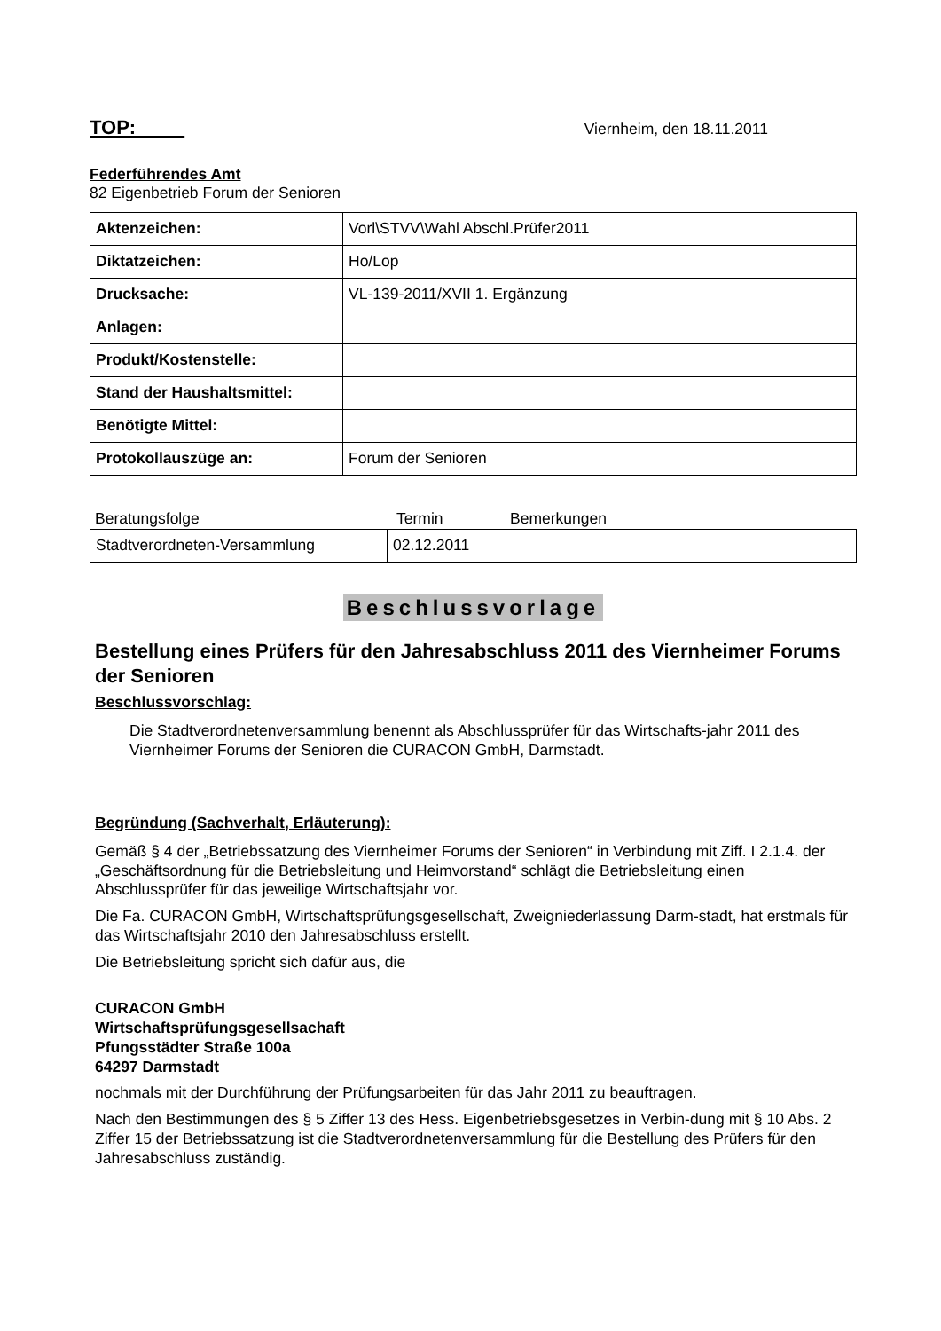TOP:
Viernheim, den 18.11.2011
Federführendes Amt
82 Eigenbetrieb Forum der Senioren
| Aktenzeichen: | Vorl\STVV\Wahl Abschl.Prüfer2011 |
| Diktatzeichen: | Ho/Lop |
| Drucksache: | VL-139-2011/XVII 1. Ergänzung |
| Anlagen: | |
| Produkt/Kostenstelle: | |
| Stand der Haushaltsmittel: | |
| Benötigte Mittel: | |
| Protokollauszüge an: | Forum der Senioren |
Beratungsfolge Termin Bemerkungen
| Stadtverordneten-Versammlung | 02.12.2011 | |
Beschlussvorlage
Bestellung eines Prüfers für den Jahresabschluss 2011 des Viernheimer Forums der Senioren
Beschlussvorschlag:
Die Stadtverordnetenversammlung benennt als Abschlussprüfer für das Wirtschafts-jahr 2011 des Viernheimer Forums der Senioren die CURACON GmbH, Darmstadt.
Begründung (Sachverhalt, Erläuterung):
Gemäß § 4 der „Betriebssatzung des Viernheimer Forums der Senioren“ in Verbindung mit Ziff. I 2.1.4. der „Geschäftsordnung für die Betriebsleitung und Heimvorstand“ schlägt die Betriebsleitung einen Abschlussprüfer für das jeweilige Wirtschaftsjahr vor.
Die Fa. CURACON GmbH, Wirtschaftsprüfungsgesellschaft, Zweigniederlassung Darm-stadt, hat erstmals für das Wirtschaftsjahr 2010 den Jahresabschluss erstellt.
Die Betriebsleitung spricht sich dafür aus, die
CURACON GmbH
Wirtschaftsprüfungsgesellsachaft
Pfungsstädter Straße 100a
64297 Darmstadt
nochmals mit der Durchführung der Prüfungsarbeiten für das Jahr 2011 zu beauftragen.
Nach den Bestimmungen des § 5 Ziffer 13 des Hess. Eigenbetriebsgesetzes in Verbin-dung mit § 10 Abs. 2 Ziffer 15 der Betriebssatzung ist die Stadtverordnetenversammlung für die Bestellung des Prüfers für den Jahresabschluss zuständig.